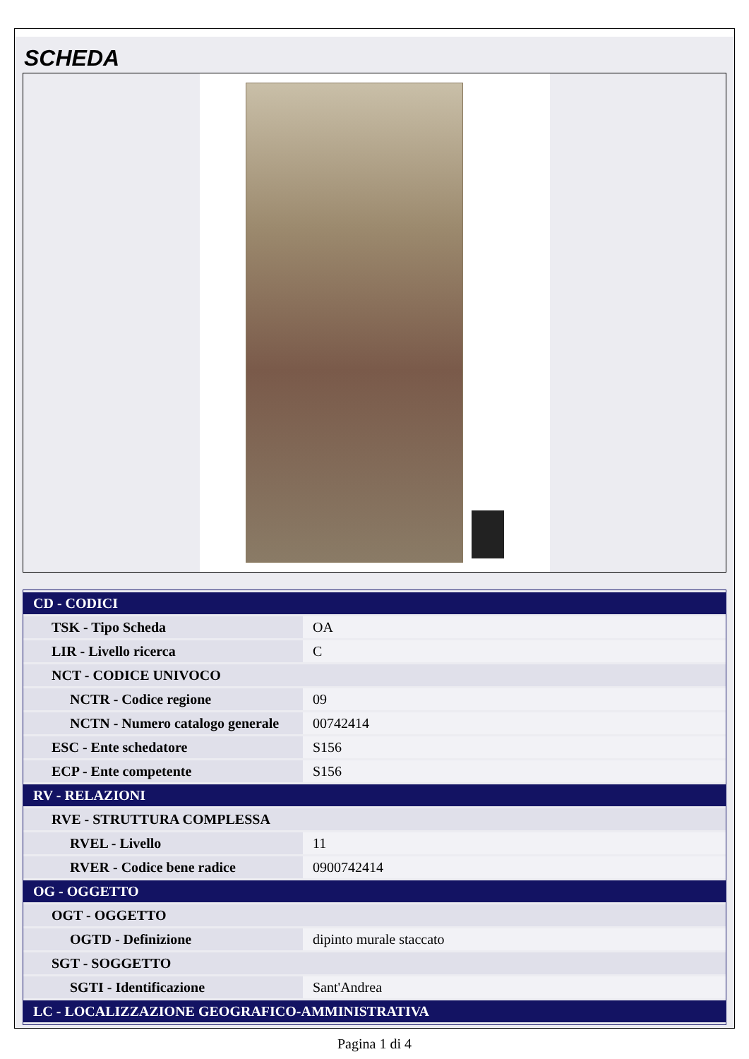SCHEDA
| CD - CODICI | |
| TSK - Tipo Scheda | OA |
| LIR - Livello ricerca | C |
| NCT - CODICE UNIVOCO | |
| NCTR - Codice regione | 09 |
| NCTN - Numero catalogo generale | 00742414 |
| ESC - Ente schedatore | S156 |
| ECP - Ente competente | S156 |
| RV - RELAZIONI | |
| RVE - STRUTTURA COMPLESSA | |
| RVEL - Livello | 11 |
| RVER - Codice bene radice | 0900742414 |
| OG - OGGETTO | |
| OGT - OGGETTO | |
| OGTD - Definizione | dipinto murale staccato |
| SGT - SOGGETTO | |
| SGTI - Identificazione | Sant'Andrea |
| LC - LOCALIZZAZIONE GEOGRAFICO-AMMINISTRATIVA | |
Pagina 1 di 4